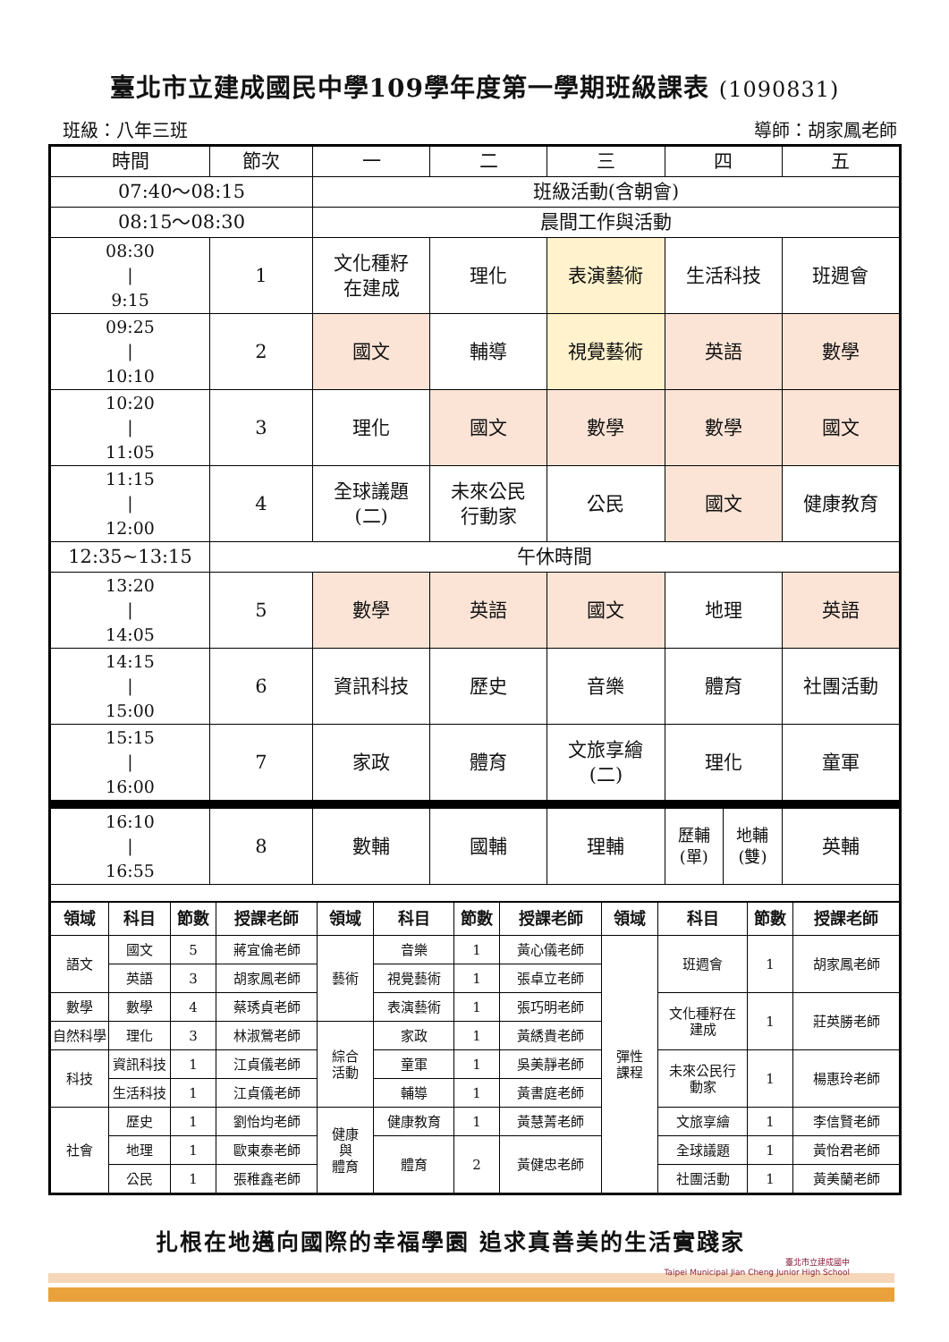臺北市立建成國民中學109學年度第一學期班級課表 (1090831)
班級：八年三班 導師：胡家鳳老師
| 時間 | 節次 | 一 | 二 | 三 | 四 | 五 |
| 07:40～08:15 | | 班級活動(含朝會) | | | | |
| 08:15～08:30 | | 晨間工作與活動 | | | | |
| 08:30 / 9:15 | 1 | 文化種籽 在建成 | 理化 | 表演藝術 | 生活科技 | 班週會 |
| 09:25 / 10:10 | 2 | 國文 | 輔導 | 視覺藝術 | 英語 | 數學 |
| 10:20 / 11:05 | 3 | 理化 | 國文 | 數學 | 數學 | 國文 |
| 11:15 / 12:00 | 4 | 全球議題 (二) | 未來公民 行動家 | 公民 | 國文 | 健康教育 |
| 12:35~13:15 | 午休時間 | | | | | |
| 13:20 / 14:05 | 5 | 數學 | 英語 | 國文 | 地理 | 英語 |
| 14:15 / 15:00 | 6 | 資訊科技 | 歷史 | 音樂 | 體育 | 社團活動 |
| 15:15 / 16:00 | 7 | 家政 | 體育 | 文旅享繪 (二) | 理化 | 童軍 |
| 16:10 / 16:55 | 8 | 數輔 | 國輔 | 理輔 | 歷輔 (單) 地輔 (雙) | 英輔 |
| 領域 | 科目 | 節數 | 授課老師 | 領域 | 科目 | 節數 | 授課老師 | 領域 | 科目 | 節數 | 授課老師 |
| --- | --- | --- | --- | --- | --- | --- | --- | --- | --- | --- | --- |
| 語文 | 國文 | 5 | 蔣宜倫老師 | 藝術 | 音樂 | 1 | 黃心儀老師 | 彈性 課程 | 班週會 | 1 | 胡家鳳老師 |
| | 英語 | 3 | 胡家鳳老師 | | 視覺藝術 | 1 | 張卓立老師 | | | | |
| 數學 | 數學 | 4 | 蔡琇貞老師 | | 表演藝術 | 1 | 張巧明老師 | | 文化種籽在 建成 | 1 | 莊英勝老師 |
| 自然科學 | 理化 | 3 | 林淑鶯老師 | 綜合 活動 | 家政 | 1 | 黃綉貴老師 | | | | |
| 科技 | 資訊科技 | 1 | 江貞儀老師 | | 童軍 | 1 | 吳美靜老師 | | 未來公民行 動家 | 1 | 楊惠玲老師 |
| | 生活科技 | 1 | 江貞儀老師 | | 輔導 | 1 | 黃書庭老師 | | | | |
| 社會 | 歷史 | 1 | 劉怡均老師 | 健康 與 體育 | 健康教育 | 1 | 黃慧菁老師 | | 文旅享繪 | 1 | 李信賢老師 |
| | 地理 | 1 | 歐東泰老師 | | 體育 | 2 | 黃健忠老師 | | 全球議題 | 1 | 黃怡君老師 |
| | 公民 | 1 | 張稚鑫老師 | | | | | | 社團活動 | 1 | 黃美蘭老師 |
扎根在地邁向國際的幸福學園 追求真善美的生活實踐家
臺北市立建成國中
Taipei Municipal Jian Cheng Junior High School